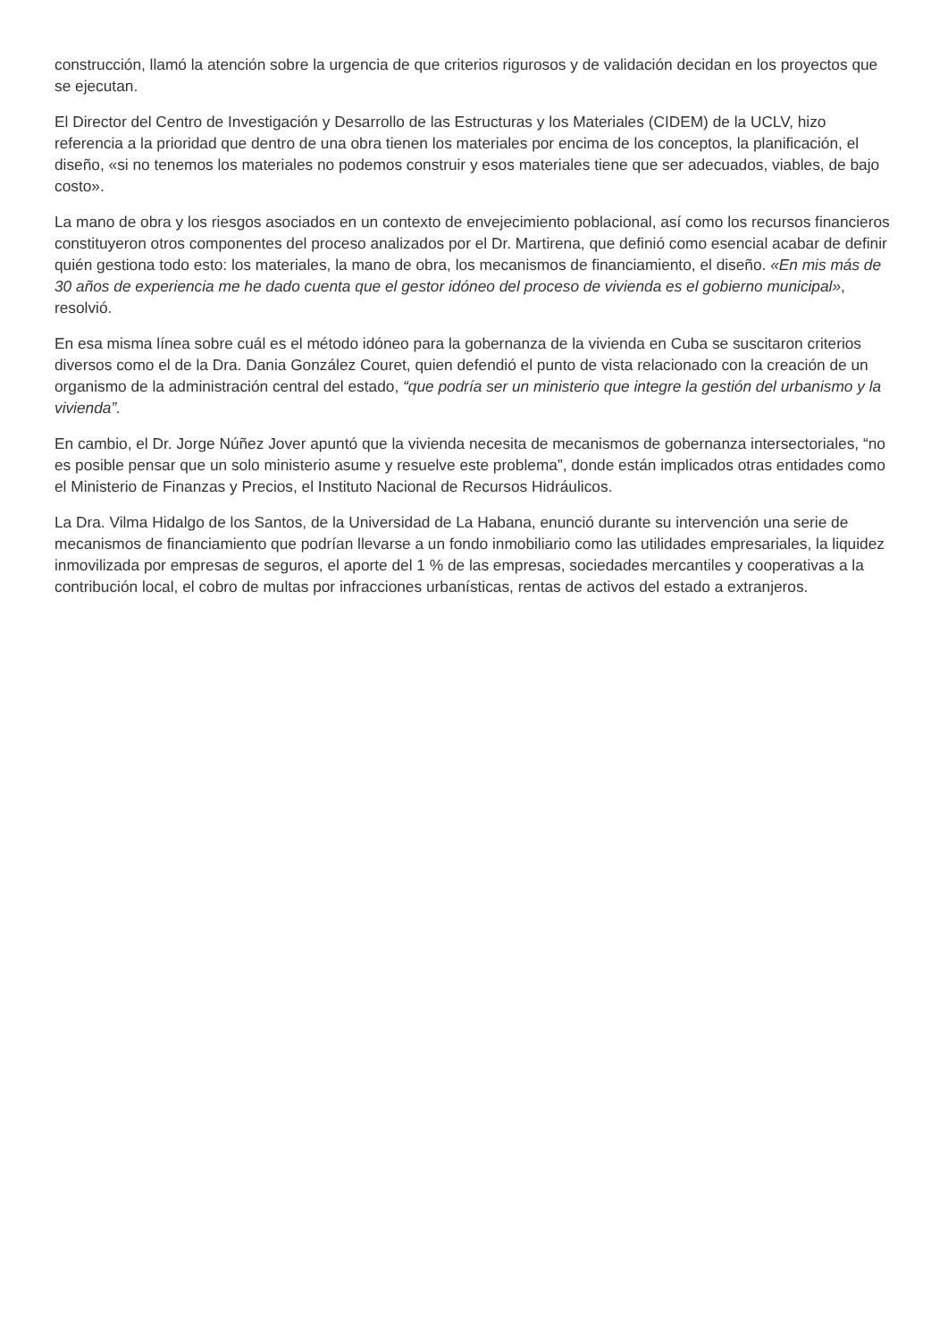construcción, llamó la atención sobre la urgencia de que criterios rigurosos y de validación decidan en los proyectos que se ejecutan.
El Director del Centro de Investigación y Desarrollo de las Estructuras y los Materiales (CIDEM) de la UCLV, hizo referencia a la prioridad que dentro de una obra tienen los materiales por encima de los conceptos, la planificación, el diseño, «si no tenemos los materiales no podemos construir y esos materiales tiene que ser adecuados, viables, de bajo costo».
La mano de obra y los riesgos asociados en un contexto de envejecimiento poblacional, así como los recursos financieros constituyeron otros componentes del proceso analizados por el Dr. Martirena, que definió como esencial acabar de definir quién gestiona todo esto: los materiales, la mano de obra, los mecanismos de financiamiento, el diseño. «En mis más de 30 años de experiencia me he dado cuenta que el gestor idóneo del proceso de vivienda es el gobierno municipal», resolvió.
En esa misma línea sobre cuál es el método idóneo para la gobernanza de la vivienda en Cuba se suscitaron criterios diversos como el de la Dra. Dania González Couret, quien defendió el punto de vista relacionado con la creación de un organismo de la administración central del estado, “que podría ser un ministerio que integre la gestión del urbanismo y la vivienda”.
En cambio, el Dr. Jorge Núñez Jover apuntó que la vivienda necesita de mecanismos de gobernanza intersectoriales, “no es posible pensar que un solo ministerio asume y resuelve este problema”, donde están implicados otras entidades como el Ministerio de Finanzas y Precios, el Instituto Nacional de Recursos Hidráulicos.
La Dra. Vilma Hidalgo de los Santos, de la Universidad de La Habana, enunció durante su intervención una serie de mecanismos de financiamiento que podrían llevarse a un fondo inmobiliario como las utilidades empresariales, la liquidez inmovilizada por empresas de seguros, el aporte del 1 % de las empresas, sociedades mercantiles y cooperativas a la contribución local, el cobro de multas por infracciones urbanísticas, rentas de activos del estado a extranjeros.